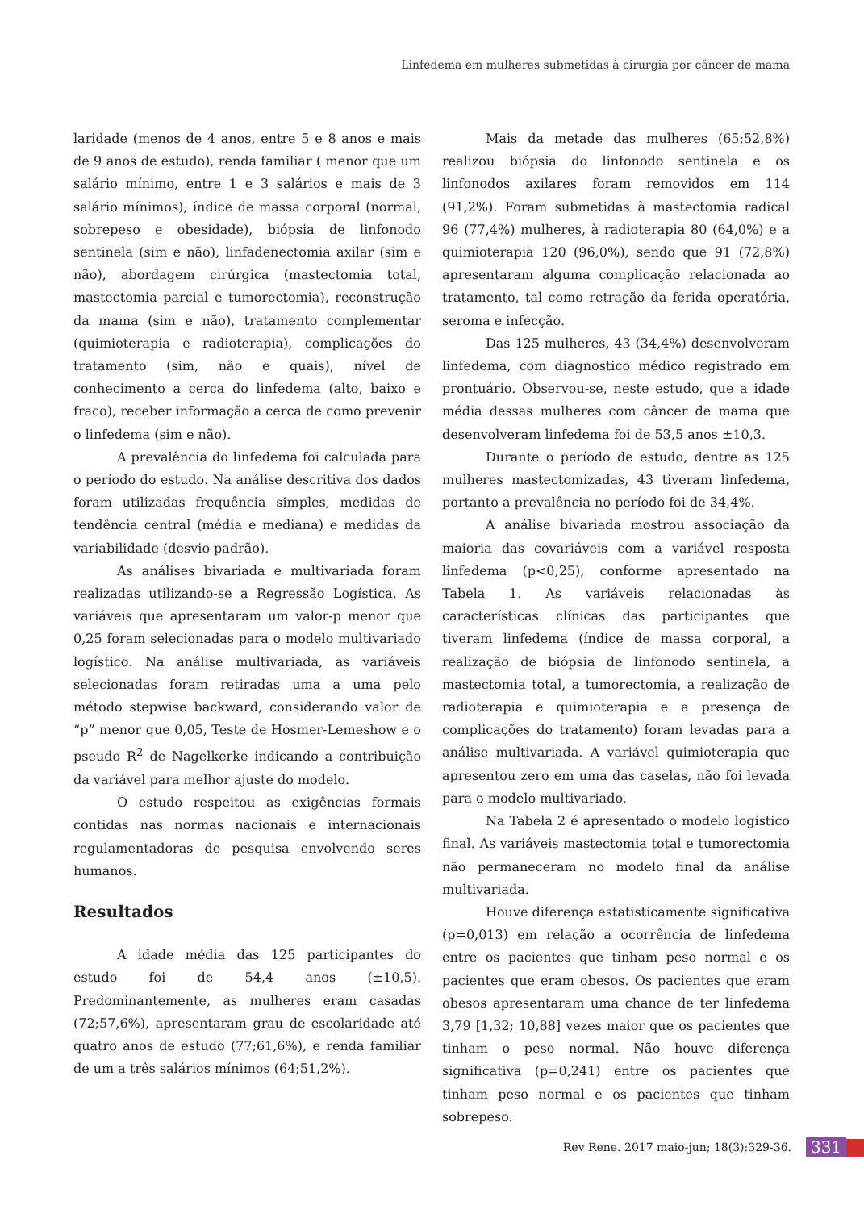Linfedema em mulheres submetidas à cirurgia por câncer de mama
laridade (menos de 4 anos, entre 5 e 8 anos e mais de 9 anos de estudo), renda familiar ( menor que um salário mínimo, entre 1 e 3 salários e mais de 3 salário mínimos), índice de massa corporal (normal, sobrepeso e obesidade), biópsia de linfonodo sentinela (sim e não), linfadenectomia axilar (sim e não), abordagem cirúrgica (mastectomia total, mastectomia parcial e tumorectomia), reconstrução da mama (sim e não), tratamento complementar (quimioterapia e radioterapia), complicações do tratamento (sim, não e quais), nível de conhecimento a cerca do linfedema (alto, baixo e fraco), receber informação a cerca de como prevenir o linfedema (sim e não).
A prevalência do linfedema foi calculada para o período do estudo. Na análise descritiva dos dados foram utilizadas frequência simples, medidas de tendência central (média e mediana) e medidas da variabilidade (desvio padrão).
As análises bivariada e multivariada foram realizadas utilizando-se a Regressão Logística. As variáveis que apresentaram um valor-p menor que 0,25 foram selecionadas para o modelo multivariado logístico. Na análise multivariada, as variáveis selecionadas foram retiradas uma a uma pelo método stepwise backward, considerando valor de “p” menor que 0,05, Teste de Hosmer-Lemeshow e o pseudo R<sup>2</sup> de Nagelkerke indicando a contribuição da variável para melhor ajuste do modelo.
O estudo respeitou as exigências formais contidas nas normas nacionais e internacionais regulamentadoras de pesquisa envolvendo seres humanos.
Resultados
A idade média das 125 participantes do estudo foi de 54,4 anos (±10,5). Predominantemente, as mulheres eram casadas (72;57,6%), apresentaram grau de escolaridade até quatro anos de estudo (77;61,6%), e renda familiar de um a três salários mínimos (64;51,2%).
Mais da metade das mulheres (65;52,8%) realizou biópsia do linfonodo sentinela e os linfonodos axilares foram removidos em 114 (91,2%). Foram submetidas à mastectomia radical 96 (77,4%) mulheres, à radioterapia 80 (64,0%) e a quimioterapia 120 (96,0%), sendo que 91 (72,8%) apresentaram alguma complicação relacionada ao tratamento, tal como retração da ferida operatória, seroma e infecção.
Das 125 mulheres, 43 (34,4%) desenvolveram linfedema, com diagnostico médico registrado em prontuário. Observou-se, neste estudo, que a idade média dessas mulheres com câncer de mama que desenvolveram linfedema foi de 53,5 anos ±10,3.
Durante o período de estudo, dentre as 125 mulheres mastectomizadas, 43 tiveram linfedema, portanto a prevalência no período foi de 34,4%.
A análise bivariada mostrou associação da maioria das covariáveis com a variável resposta linfedema (p<0,25), conforme apresentado na Tabela 1. As variáveis relacionadas às características clínicas das participantes que tiveram linfedema (índice de massa corporal, a realização de biópsia de linfonodo sentinela, a mastectomia total, a tumorectomia, a realização de radioterapia e quimioterapia e a presença de complicações do tratamento) foram levadas para a análise multivariada. A variável quimioterapia que apresentou zero em uma das caselas, não foi levada para o modelo multivariado.
Na Tabela 2 é apresentado o modelo logístico final. As variáveis mastectomia total e tumorectomia não permaneceram no modelo final da análise multivariada.
Houve diferença estatisticamente significativa (p=0,013) em relação a ocorrência de linfedema entre os pacientes que tinham peso normal e os pacientes que eram obesos. Os pacientes que eram obesos apresentaram uma chance de ter linfedema 3,79 [1,32; 10,88] vezes maior que os pacientes que tinham o peso normal. Não houve diferença significativa (p=0,241) entre os pacientes que tinham peso normal e os pacientes que tinham sobrepeso.
Rev Rene. 2017 maio-jun; 18(3):329-36. 331